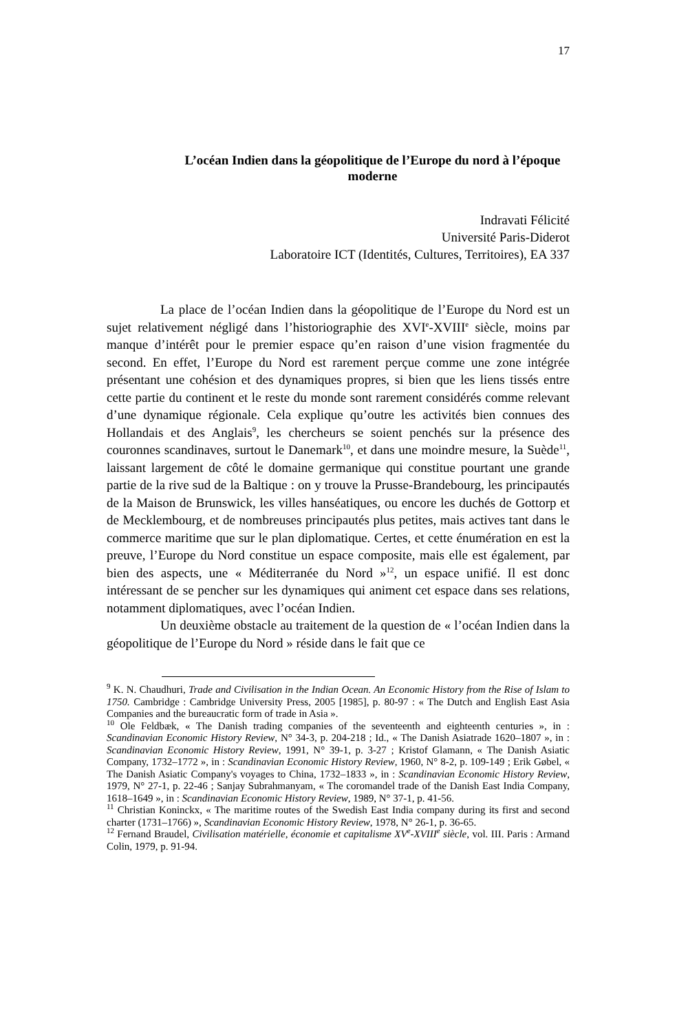17
L’océan Indien dans la géopolitique de l’Europe du nord à l’époque moderne
Indravati Félicité
Université Paris-Diderot
Laboratoire ICT (Identités, Cultures, Territoires), EA 337
La place de l’océan Indien dans la géopolitique de l’Europe du Nord est un sujet relativement négligé dans l’historiographie des XVI<sup>e</sup>-XVIII<sup>e</sup> siècle, moins par manque d’intérêt pour le premier espace qu’en raison d’une vision fragmentée du second. En effet, l’Europe du Nord est rarement perçue comme une zone intégrée présentant une cohésion et des dynamiques propres, si bien que les liens tissés entre cette partie du continent et le reste du monde sont rarement considérés comme relevant d’une dynamique régionale. Cela explique qu’outre les activités bien connues des Hollandais et des Anglais<sup>9</sup>, les chercheurs se soient penchés sur la présence des couronnes scandinaves, surtout le Danemark<sup>10</sup>, et dans une moindre mesure, la Suède<sup>11</sup>, laissant largement de côté le domaine germanique qui constitue pourtant une grande partie de la rive sud de la Baltique : on y trouve la Prusse-Brandebourg, les principautés de la Maison de Brunswick, les villes hanséatiques, ou encore les duchés de Gottorp et de Mecklembourg, et de nombreuses principautés plus petites, mais actives tant dans le commerce maritime que sur le plan diplomatique. Certes, et cette énumération en est la preuve, l’Europe du Nord constitue un espace composite, mais elle est également, par bien des aspects, une « Méditerranée du Nord »<sup>12</sup>, un espace unifié. Il est donc intéressant de se pencher sur les dynamiques qui animent cet espace dans ses relations, notamment diplomatiques, avec l’océan Indien.
Un deuxième obstacle au traitement de la question de « l’océan Indien dans la géopolitique de l’Europe du Nord » réside dans le fait que ce
<sup>9</sup> K. N. Chaudhuri, Trade and Civilisation in the Indian Ocean. An Economic History from the Rise of Islam to 1750. Cambridge : Cambridge University Press, 2005 [1985], p. 80-97 : « The Dutch and English East Asia Companies and the bureaucratic form of trade in Asia ».
<sup>10</sup> Ole Feldbæk, « The Danish trading companies of the seventeenth and eighteenth centuries », in : Scandinavian Economic History Review, N° 34-3, p. 204-218 ; Id., « The Danish Asiatrade 1620–1807 », in : Scandinavian Economic History Review, 1991, N° 39-1, p. 3-27 ; Kristof Glamann, « The Danish Asiatic Company, 1732–1772 », in : Scandinavian Economic History Review, 1960, N° 8-2, p. 109-149 ; Erik Gøbel, « The Danish Asiatic Company's voyages to China, 1732–1833 », in : Scandinavian Economic History Review, 1979, N° 27-1, p. 22-46 ; Sanjay Subrahmanyam, « The coromandel trade of the Danish East India Company, 1618–1649 », in : Scandinavian Economic History Review, 1989, N° 37-1, p. 41-56.
<sup>11</sup> Christian Koninckx, « The maritime routes of the Swedish East India company during its first and second charter (1731–1766) », Scandinavian Economic History Review, 1978, N° 26-1, p. 36-65.
<sup>12</sup> Fernand Braudel, Civilisation matérielle, économie et capitalisme XV<sup>e</sup>-XVIII<sup>e</sup> siècle, vol. III. Paris : Armand Colin, 1979, p. 91-94.